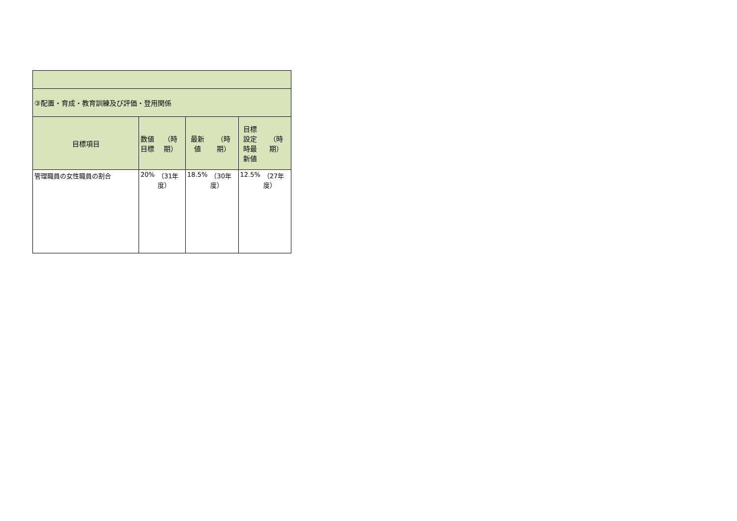| ③配置・育成・教育訓練及び評価・登用関係 | | | | | | |
| 目標項目 | 数値 目標 | （時期） | 最新 値 | （時期） | 目標 設定 時最 新値 | （時期） |
| 管理職員の女性職員の割合 | 20% | （31年度） | 18.5% | （30年度） | 12.5% | （27年度） |